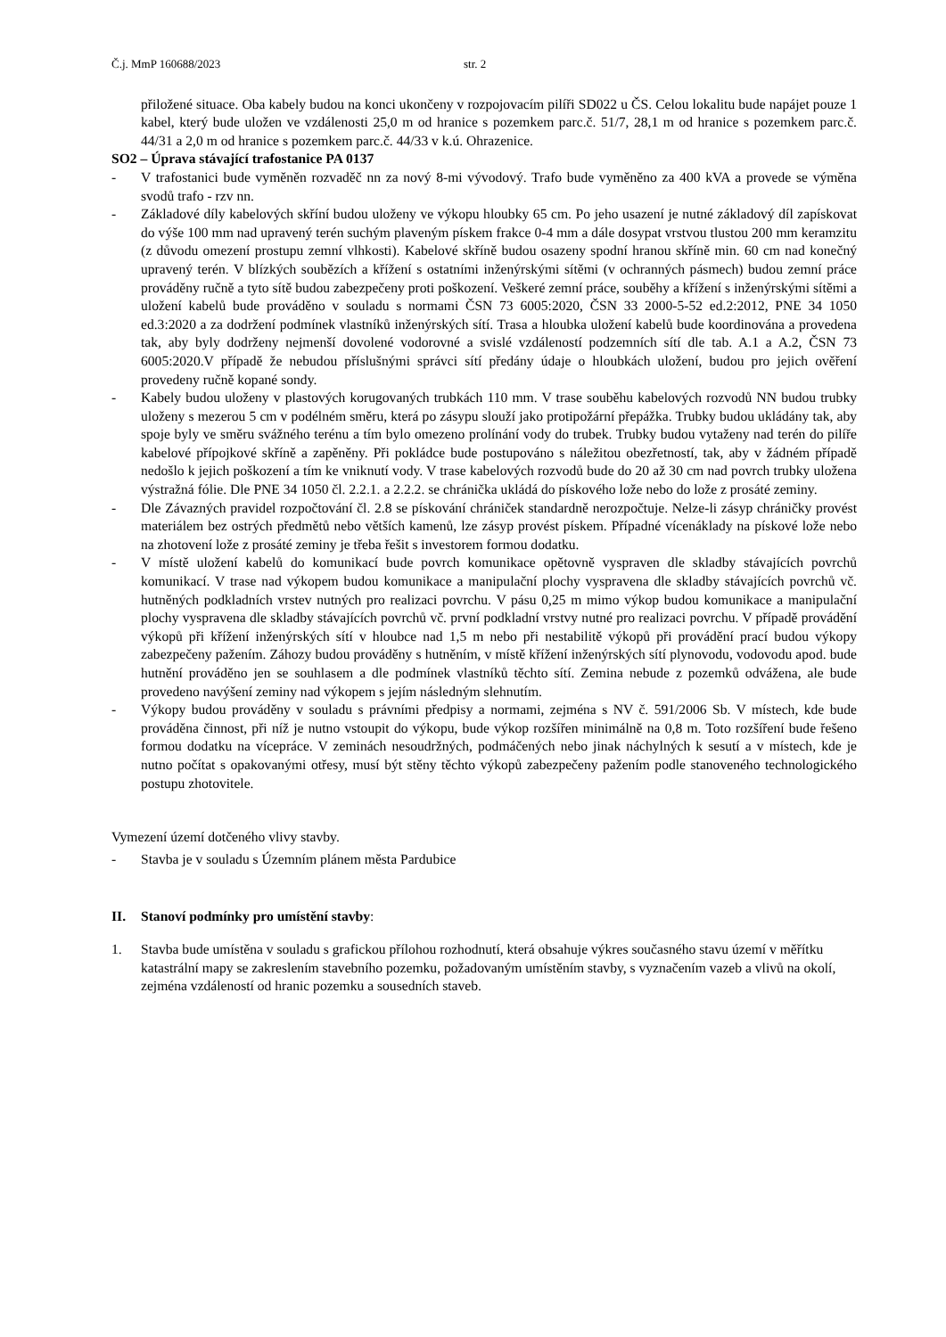Č.j. MmP 160688/2023 str. 2
přiložené situace. Oba kabely budou na konci ukončeny v rozpojovacím pilíři SD022 u ČS. Celou lokalitu bude napájet pouze 1 kabel, který bude uložen ve vzdálenosti 25,0 m od hranice s pozemkem parc.č. 51/7, 28,1 m od hranice s pozemkem parc.č. 44/31 a 2,0 m od hranice s pozemkem parc.č. 44/33 v k.ú. Ohrazenice.
SO2 – Úprava stávající trafostanice PA 0137
- V trafostanici bude vyměněn rozvaděč nn za nový 8-mi vývodový. Trafo bude vyměněno za 400 kVA a provede se výměna svodů trafo - rzv nn.
- Základové díly kabelových skříní budou uloženy ve výkopu hloubky 65 cm. Po jeho usazení je nutné základový díl zapískovat do výše 100 mm nad upravený terén suchým plaveným pískem frakce 0-4 mm a dále dosypat vrstvou tlustou 200 mm keramzitu (z důvodu omezení prostupu zemní vlhkosti). Kabelové skříně budou osazeny spodní hranou skříně min. 60 cm nad konečný upravený terén. V blízkých soubězích a křížení s ostatními inženýrskými sítěmi (v ochranných pásmech) budou zemní práce prováděny ručně a tyto sítě budou zabezpečeny proti poškození. Veškeré zemní práce, souběhy a křížení s inženýrskými sítěmi a uložení kabelů bude prováděno v souladu s normami ČSN 73 6005:2020, ČSN 33 2000-5-52 ed.2:2012, PNE 34 1050 ed.3:2020 a za dodržení podmínek vlastníků inženýrských sítí. Trasa a hloubka uložení kabelů bude koordinována a provedena tak, aby byly dodrženy nejmenší dovolené vodorovné a svislé vzdáleností podzemních sítí dle tab. A.1 a A.2, ČSN 73 6005:2020.V případě že nebudou příslušnými správci sítí předány údaje o hloubkách uložení, budou pro jejich ověření provedeny ručně kopané sondy.
- Kabely budou uloženy v plastových korugovaných trubkách 110 mm. V trase souběhu kabelových rozvodů NN budou trubky uloženy s mezerou 5 cm v podélném směru, která po zásypu slouží jako protipožární přepážka. Trubky budou ukládány tak, aby spoje byly ve směru svážného terénu a tím bylo omezeno prolínání vody do trubek. Trubky budou vytaženy nad terén do pilíře kabelové přípojkové skříně a zapěněny. Při pokládce bude postupováno s náležitou obezřetností, tak, aby v žádném případě nedošlo k jejich poškození a tím ke vniknutí vody. V trase kabelových rozvodů bude do 20 až 30 cm nad povrch trubky uložena výstražná fólie. Dle PNE 34 1050 čl. 2.2.1. a 2.2.2. se chránička ukládá do pískového lože nebo do lože z prosáté zeminy.
- Dle Závazných pravidel rozpočtování čl. 2.8 se pískování chrániček standardně nerozpočtuje. Nelze-li zásyp chráničky provést materiálem bez ostrých předmětů nebo větších kamenů, lze zásyp provést pískem. Případné vícenáklady na pískové lože nebo na zhotovení lože z prosáté zeminy je třeba řešit s investorem formou dodatku.
- V místě uložení kabelů do komunikací bude povrch komunikace opětovně vyspraven dle skladby stávajících povrchů komunikací. V trase nad výkopem budou komunikace a manipulační plochy vyspravena dle skladby stávajících povrchů vč. hutněných podkladních vrstev nutných pro realizaci povrchu. V pásu 0,25 m mimo výkop budou komunikace a manipulační plochy vyspravena dle skladby stávajících povrchů vč. první podkladní vrstvy nutné pro realizaci povrchu. V případě provádění výkopů při křížení inženýrských sítí v hloubce nad 1,5 m nebo při nestabilitě výkopů při provádění prací budou výkopy zabezpečeny pažením. Záhozy budou prováděny s hutněním, v místě křížení inženýrských sítí plynovodu, vodovodu apod. bude hutnění prováděno jen se souhlasem a dle podmínek vlastníků těchto sítí. Zemina nebude z pozemků odvážena, ale bude provedeno navýšení zeminy nad výkopem s jejím následným slehnutím.
- Výkopy budou prováděny v souladu s právními předpisy a normami, zejména s NV č. 591/2006 Sb. V místech, kde bude prováděna činnost, při níž je nutno vstoupit do výkopu, bude výkop rozšířen minimálně na 0,8 m. Toto rozšíření bude řešeno formou dodatku na vícepráce. V zeminách nesoudržných, podmáčených nebo jinak náchylných k sesutí a v místech, kde je nutno počítat s opakovanými otřesy, musí být stěny těchto výkopů zabezpečeny pažením podle stanoveného technologického postupu zhotovitele.
Vymezení území dotčeného vlivy stavby.
- Stavba je v souladu s Územním plánem města Pardubice
II. Stanoví podmínky pro umístění stavby:
1. Stavba bude umístěna v souladu s grafickou přílohou rozhodnutí, která obsahuje výkres současného stavu území v měřítku katastrální mapy se zakreslením stavebního pozemku, požadovaným umístěním stavby, s vyznačením vazeb a vlivů na okolí, zejména vzdáleností od hranic pozemku a sousedních staveb.